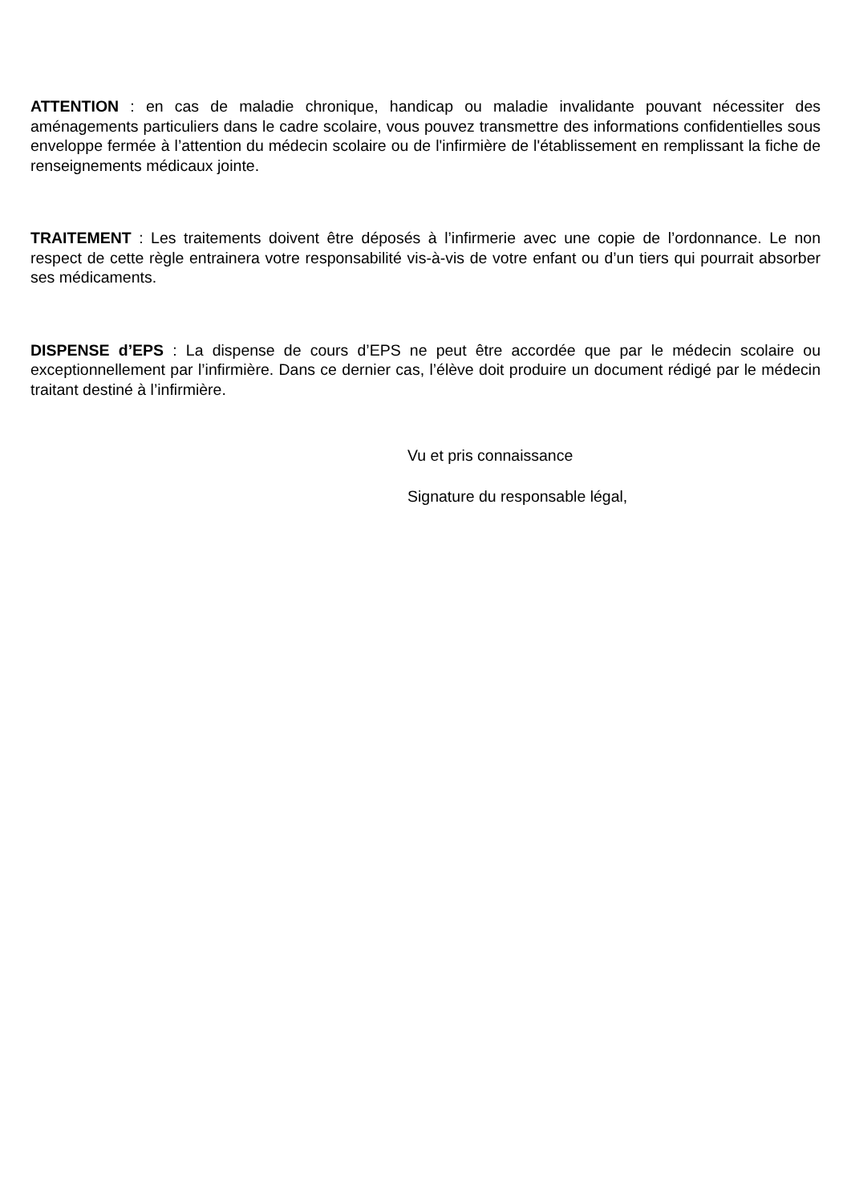ATTENTION : en cas de maladie chronique, handicap ou maladie invalidante pouvant nécessiter des aménagements particuliers dans le cadre scolaire, vous pouvez transmettre des informations confidentielles sous enveloppe fermée à l’attention du médecin scolaire ou de l'infirmière de l'établissement en remplissant la fiche de renseignements médicaux jointe.
TRAITEMENT : Les traitements doivent être déposés à l’infirmerie avec une copie de l’ordonnance. Le non respect de cette règle entrainera votre responsabilité vis-à-vis de votre enfant ou d’un tiers qui pourrait absorber ses médicaments.
DISPENSE d’EPS : La dispense de cours d’EPS ne peut être accordée que par le médecin scolaire ou exceptionnellement par l’infirmière. Dans ce dernier cas, l’élève doit produire un document rédigé par le médecin traitant destiné à l’infirmière.
Vu et pris connaissance
Signature du responsable légal,